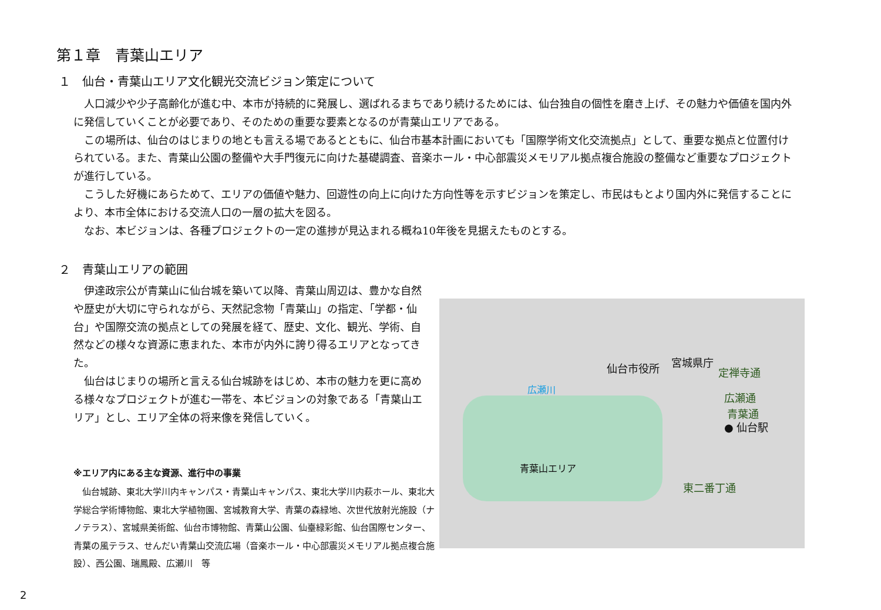第１章　青葉山エリア
１　仙台・青葉山エリア文化観光交流ビジョン策定について
人口減少や少子高齢化が進む中、本市が持続的に発展し、選ばれるまちであり続けるためには、仙台独自の個性を磨き上げ、その魅力や価値を国内外に発信していくことが必要であり、そのための重要な要素となるのが青葉山エリアである。
この場所は、仙台のはじまりの地とも言える場であるとともに、仙台市基本計画においても「国際学術文化交流拠点」として、重要な拠点と位置付けられている。また、青葉山公園の整備や大手門復元に向けた基礎調査、音楽ホール・中心部震災メモリアル拠点複合施設の整備など重要なプロジェクトが進行している。
こうした好機にあらためて、エリアの価値や魅力、回遊性の向上に向けた方向性等を示すビジョンを策定し、市民はもとより国内外に発信することにより、本市全体における交流人口の一層の拡大を図る。
なお、本ビジョンは、各種プロジェクトの一定の進捗が見込まれる概ね10年後を見据えたものとする。
２　青葉山エリアの範囲
伊達政宗公が青葉山に仙台城を築いて以降、青葉山周辺は、豊かな自然や歴史が大切に守られながら、天然記念物「青葉山」の指定、「学都・仙台」や国際交流の拠点としての発展を経て、歴史、文化、観光、学術、自然などの様々な資源に恵まれた、本市が内外に誇り得るエリアとなってきた。
仙台はじまりの場所と言える仙台城跡をはじめ、本市の魅力を更に高める様々なプロジェクトが進む一帯を、本ビジョンの対象である「青葉山エリア」とし、エリア全体の将来像を発信していく。
※エリア内にある主な資源、進行中の事業
仙台城跡、東北大学川内キャンパス・青葉山キャンパス、東北大学川内萩ホール、東北大学総合学術博物館、東北大学植物園、宮城教育大学、青葉の森緑地、次世代放射光施設（ナノテラス）、宮城県美術館、仙台市博物館、青葉山公園、仙臺緑彩館、仙台国際センター、青葉の風テラス、せんだい青葉山交流広場（音楽ホール・中心部震災メモリアル拠点複合施設）、西公園、瑞鳳殿、広瀬川　等
仙台市役所 宮城県庁
定禅寺通
広瀬川
広瀬通
青葉通
● 仙台駅
青葉山エリア
東二番丁通
2